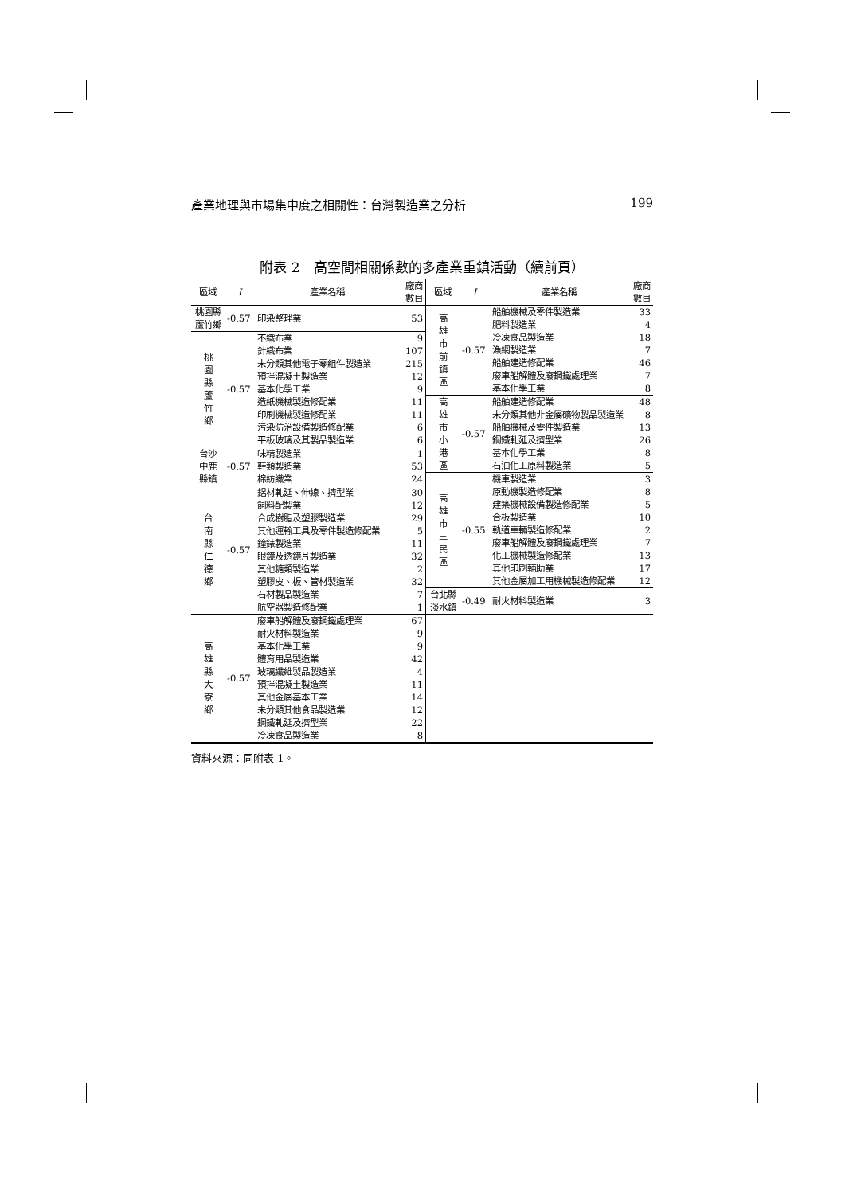產業地理與市場集中度之相關性：台灣製造業之分析 199
附表 2　高空間相關係數的多產業重鎮活動（續前頁）
| 區域 | I | 產業名稱 | 廠商數目 |
| --- | --- | --- | --- |
| 桃園縣 蘆竹鄉 | -0.57 | 印染整理業 | 53 |
| 桃 園 縣 蘆 竹 鄉 | -0.57 | 不織布業 | 9 |
| | | 針織布業 | 107 |
| | | 未分類其他電子零組件製造業 | 215 |
| | | 預拌混凝土製造業 | 12 |
| | | 基本化學工業 | 9 |
| | | 造紙機械製造修配業 | 11 |
| | | 印刷機械製造修配業 | 11 |
| | | 污染防治設備製造修配業 | 6 |
| | | 平板玻璃及其製品製造業 | 6 |
| 台沙 中鹿 縣鎮 | -0.57 | 味精製造業 | 1 |
| | | 鞋類製造業 | 53 |
| | | 棉紡織業 | 24 |
| 台 南 縣 仁 德 鄉 | -0.57 | 鋁材軋延、伸線、擠型業 | 30 |
| | | 飼料配製業 | 12 |
| | | 合成樹脂及塑膠製造業 | 29 |
| | | 其他運輸工具及零件製造修配業 | 5 |
| | | 鐘錶製造業 | 11 |
| | | 眼鏡及透鏡片製造業 | 32 |
| | | 其他糖類製造業 | 2 |
| | | 塑膠皮、板、管材製造業 | 32 |
| | | 石材製品製造業 | 7 |
| | | 航空器製造修配業 | 1 |
| 高 雄 縣 大 寮 鄉 | -0.57 | 廢車船解體及廢鋼鐵處理業 | 67 |
| | | 耐火材料製造業 | 9 |
| | | 基本化學工業 | 9 |
| | | 體育用品製造業 | 42 |
| | | 玻璃纖維製品製造業 | 4 |
| | | 預拌混凝土製造業 | 11 |
| | | 其他金屬基本工業 | 14 |
| | | 未分類其他食品製造業 | 12 |
| | | 鋼鐵軋延及擠型業 | 22 |
| | | 冷凍食品製造業 | 8 |
| 區域 | I | 產業名稱 | 廠商數目 |
| --- | --- | --- | --- |
| 高 雄 市 前 鎮 區 | -0.57 | 船舶機械及零件製造業 | 33 |
| | | 肥料製造業 | 4 |
| | | 冷凍食品製造業 | 18 |
| | | 漁網製造業 | 7 |
| | | 船舶建造修配業 | 46 |
| | | 廢車船解體及廢鋼鐵處理業 | 7 |
| | | 基本化學工業 | 8 |
| 高 雄 市 小 港 區 | -0.57 | 船舶建造修配業 | 48 |
| | | 未分類其他非金屬礦物製品製造業 | 8 |
| | | 船舶機械及零件製造業 | 13 |
| | | 鋼鐵軋延及擠型業 | 26 |
| | | 基本化學工業 | 8 |
| | | 石油化工原料製造業 | 5 |
| 高 雄 市 三 民 區 | -0.55 | 機車製造業 | 3 |
| | | 原動機製造修配業 | 8 |
| | | 建築機械設備製造修配業 | 5 |
| | | 合板製造業 | 10 |
| | | 軌道車輛製造修配業 | 2 |
| | | 廢車船解體及廢鋼鐵處理業 | 7 |
| | | 化工機械製造修配業 | 13 |
| | | 其他印刷輔助業 | 17 |
| | | 其他金屬加工用機械製造修配業 | 12 |
| 台北縣 淡水鎮 | -0.49 | 耐火材料製造業 | 3 |
資料來源：同附表 1。